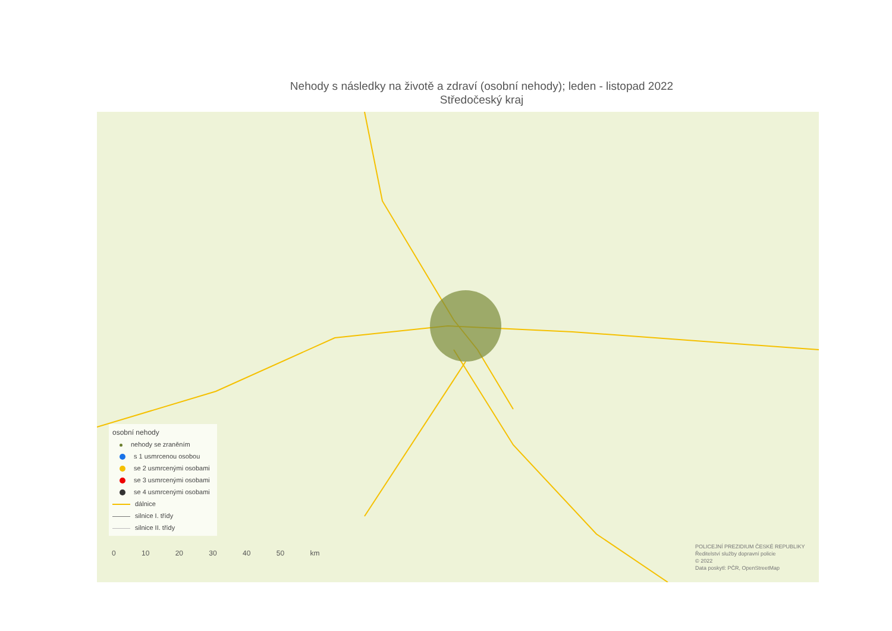Nehody s následky na životě a zdraví (osobní nehody); leden - listopad 2022
Středočeský kraj
osobní nehody
nehody se zraněním
s 1 usmrcenou osobou
se 2 usmrcenými osobami
se 3 usmrcenými osobami
se 4 usmrcenými osobami
dálnice
silnice I. třídy
silnice II. třídy
0 10 20 30 40 50 km
POLICEJNÍ PREZIDIUM ČESKÉ REPUBLIKY
Ředitelství služby dopravní policie
© 2022
Data poskytl: PČR, OpenStreetMap